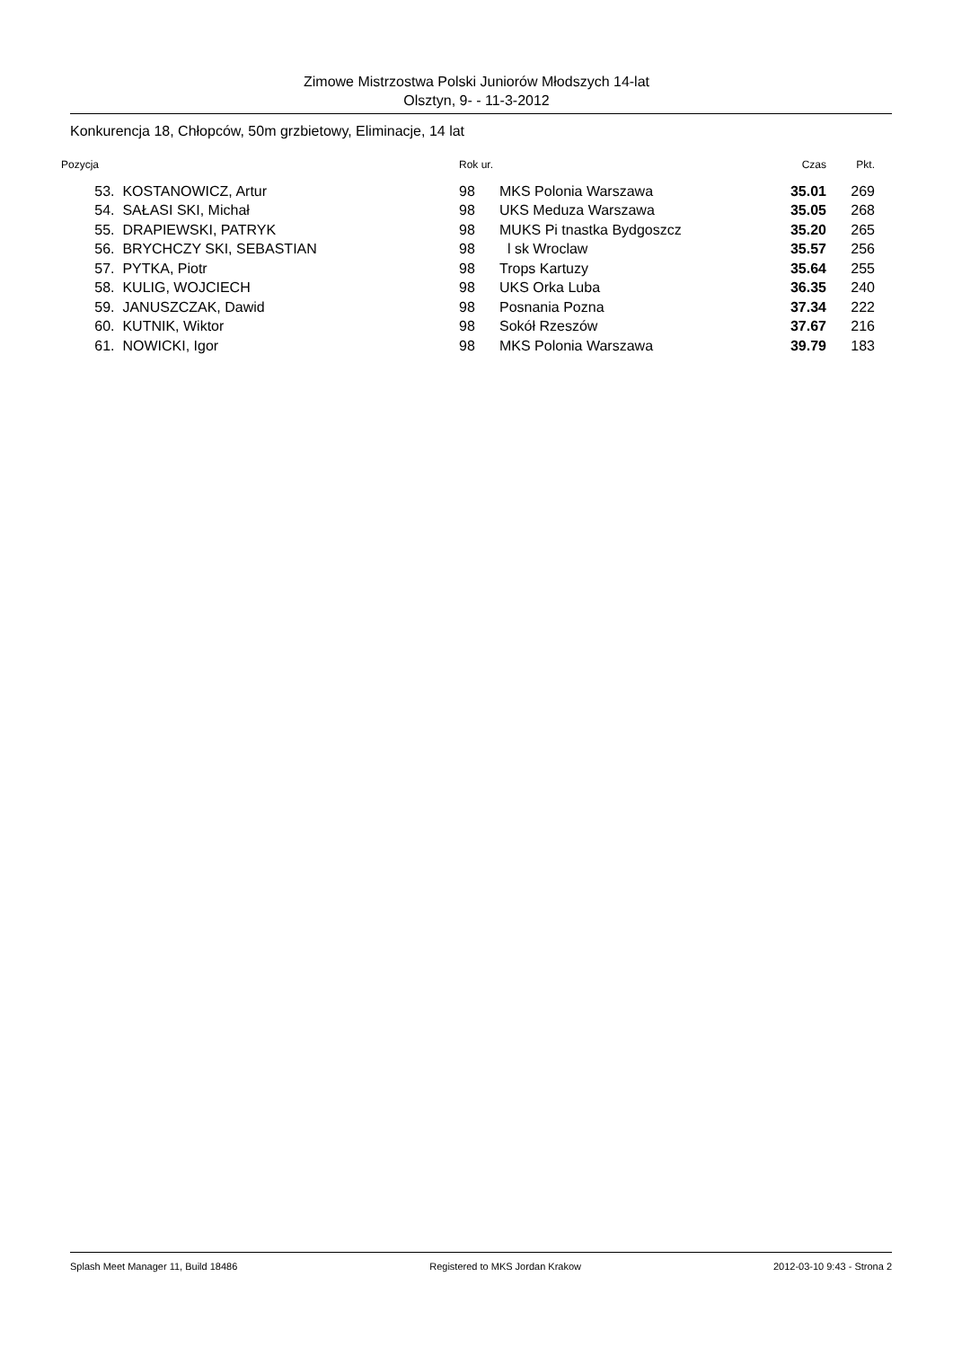Zimowe Mistrzostwa Polski Juniorów Młodszych 14-lat
Olsztyn, 9- - 11-3-2012
Konkurencja 18, Chłopców, 50m grzbietowy, Eliminacje, 14 lat
| Pozycja | | Rok ur. | | Czas | Pkt. |
| --- | --- | --- | --- | --- | --- |
| 53. | KOSTANOWICZ, Artur | 98 | MKS Polonia Warszawa | 35.01 | 269 |
| 54. | SAŁASI SKI, Michał | 98 | UKS Meduza Warszawa | 35.05 | 268 |
| 55. | DRAPIEWSKI, PATRYK | 98 | MUKS Pi tnastka Bydgoszcz | 35.20 | 265 |
| 56. | BRYCHCZY SKI, SEBASTIAN | 98 | l sk Wroclaw | 35.57 | 256 |
| 57. | PYTKA, Piotr | 98 | Trops Kartuzy | 35.64 | 255 |
| 58. | KULIG, WOJCIECH | 98 | UKS Orka Luba | 36.35 | 240 |
| 59. | JANUSZCZAK, Dawid | 98 | Posnania Pozna | 37.34 | 222 |
| 60. | KUTNIK, Wiktor | 98 | Sokół Rzeszów | 37.67 | 216 |
| 61. | NOWICKI, Igor | 98 | MKS Polonia Warszawa | 39.79 | 183 |
Splash Meet Manager 11, Build 18486 Registered to MKS Jordan Krakow 2012-03-10 9:43 - Strona 2